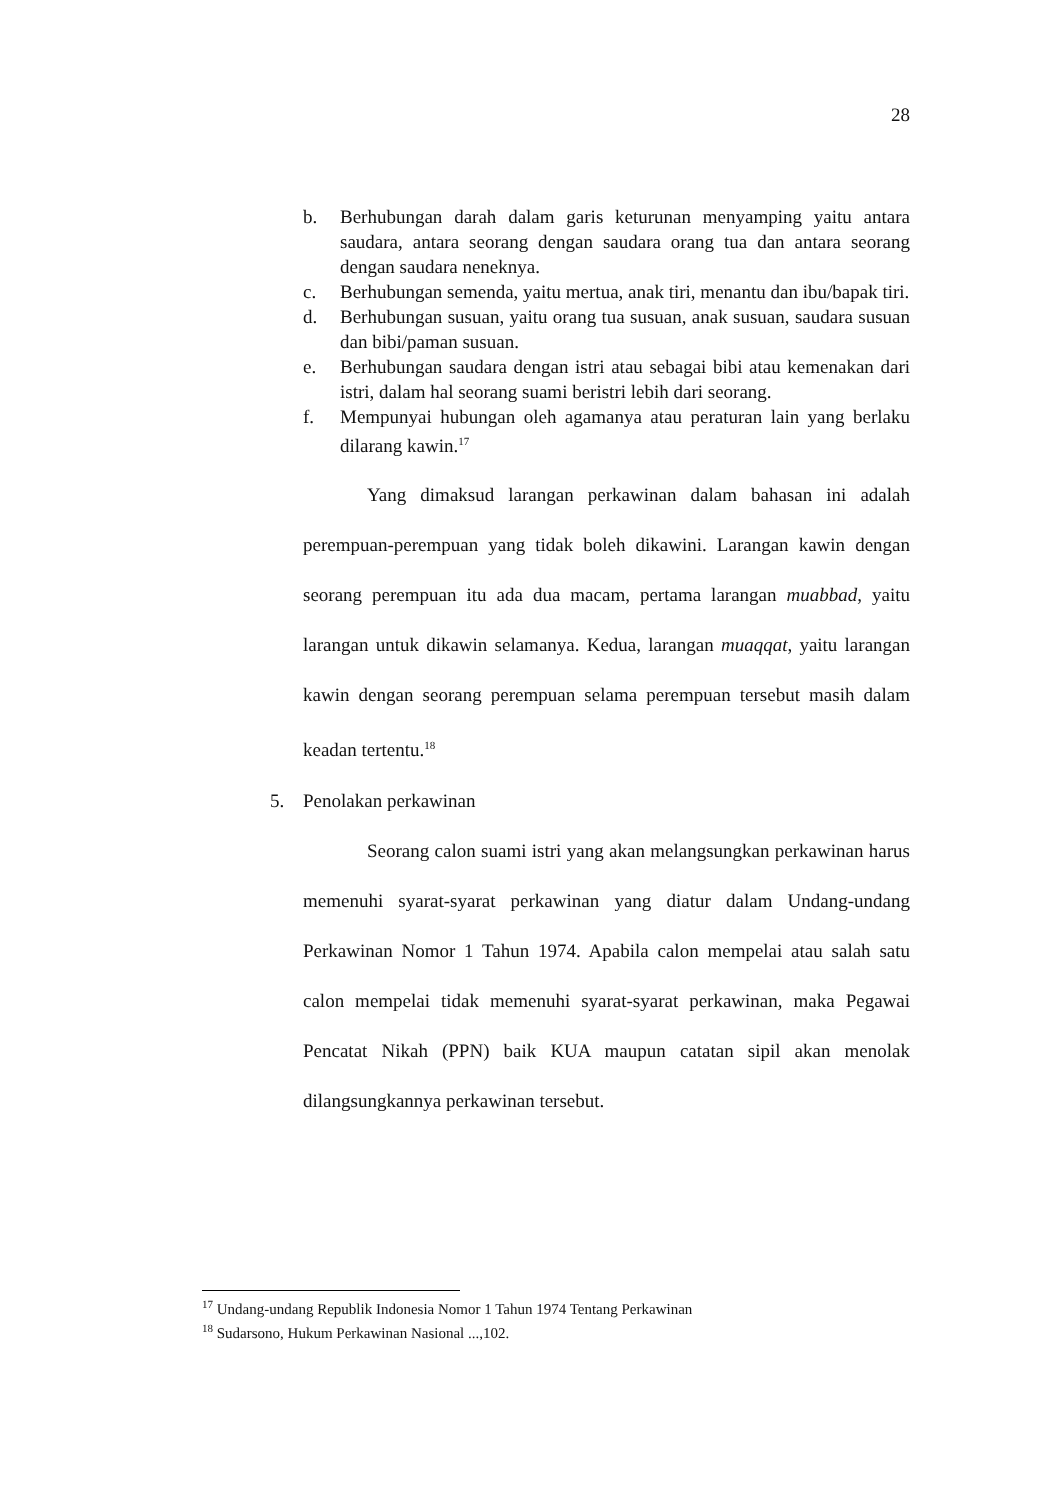28
b. Berhubungan darah dalam garis keturunan menyamping yaitu antara saudara, antara seorang dengan saudara orang tua dan antara seorang dengan saudara neneknya.
c. Berhubungan semenda, yaitu mertua, anak tiri, menantu dan ibu/bapak tiri.
d. Berhubungan susuan, yaitu orang tua susuan, anak susuan, saudara susuan dan bibi/paman susuan.
e. Berhubungan saudara dengan istri atau sebagai bibi atau kemenakan dari istri, dalam hal seorang suami beristri lebih dari seorang.
f. Mempunyai hubungan oleh agamanya atau peraturan lain yang berlaku dilarang kawin.<sup>17</sup>
Yang dimaksud larangan perkawinan dalam bahasan ini adalah perempuan-perempuan yang tidak boleh dikawini. Larangan kawin dengan seorang perempuan itu ada dua macam, pertama larangan muabbad, yaitu larangan untuk dikawin selamanya. Kedua, larangan muaqqat, yaitu larangan kawin dengan seorang perempuan selama perempuan tersebut masih dalam keadan tertentu.<sup>18</sup>
5. Penolakan perkawinan
Seorang calon suami istri yang akan melangsungkan perkawinan harus memenuhi syarat-syarat perkawinan yang diatur dalam Undang-undang Perkawinan Nomor 1 Tahun 1974. Apabila calon mempelai atau salah satu calon mempelai tidak memenuhi syarat-syarat perkawinan, maka Pegawai Pencatat Nikah (PPN) baik KUA maupun catatan sipil akan menolak dilangsungkannya perkawinan tersebut.
<sup>17</sup> Undang-undang Republik Indonesia Nomor 1 Tahun 1974 Tentang Perkawinan
<sup>18</sup> Sudarsono, Hukum Perkawinan Nasional ...,102.